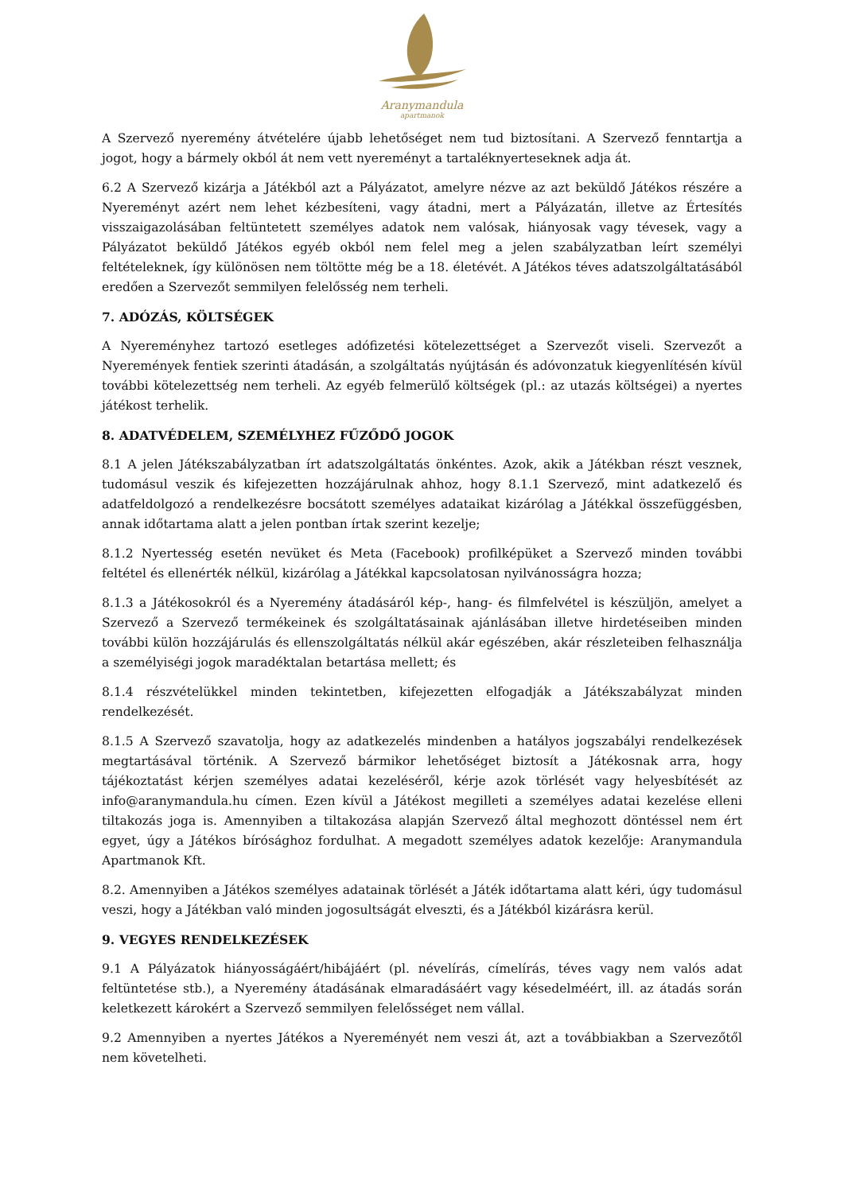Aranymandula
apartmanok
A Szervező nyeremény átvételére újabb lehetőséget nem tud biztosítani. A Szervező fenntartja a jogot, hogy a bármely okból át nem vett nyereményt a tartaléknyerteseknek adja át.
6.2 A Szervező kizárja a Játékból azt a Pályázatot, amelyre nézve az azt beküldő Játékos részére a Nyereményt azért nem lehet kézbesíteni, vagy átadni, mert a Pályázatán, illetve az Értesítés visszaigazolásában feltüntetett személyes adatok nem valósak, hiányosak vagy tévesek, vagy a Pályázatot beküldő Játékos egyéb okból nem felel meg a jelen szabályzatban leírt személyi feltételeknek, így különösen nem töltötte még be a 18. életévét. A Játékos téves adatszolgáltatásából eredően a Szervezőt semmilyen felelősség nem terheli.
7. ADÓZÁS, KÖLTSÉGEK
A Nyereményhez tartozó esetleges adófizetési kötelezettséget a Szervezőt viseli. Szervezőt a Nyeremények fentiek szerinti átadásán, a szolgáltatás nyújtásán és adóvonzatuk kiegyenlítésén kívül további kötelezettség nem terheli. Az egyéb felmerülő költségek (pl.: az utazás költségei) a nyertes játékost terhelik.
8. ADATVÉDELEM, SZEMÉLYHEZ FŰZŐDŐ JOGOK
8.1 A jelen Játékszabályzatban írt adatszolgáltatás önkéntes. Azok, akik a Játékban részt vesznek, tudomásul veszik és kifejezetten hozzájárulnak ahhoz, hogy 8.1.1 Szervező, mint adatkezelő és adatfeldolgozó a rendelkezésre bocsátott személyes adataikat kizárólag a Játékkal összefüggésben, annak időtartama alatt a jelen pontban írtak szerint kezelje;
8.1.2 Nyertesség esetén nevüket és Meta (Facebook) profilképüket a Szervező minden további feltétel és ellenérték nélkül, kizárólag a Játékkal kapcsolatosan nyilvánosságra hozza;
8.1.3 a Játékosokról és a Nyeremény átadásáról kép-, hang- és filmfelvétel is készüljön, amelyet a Szervező a Szervező termékeinek és szolgáltatásainak ajánlásában illetve hirdetéseiben minden további külön hozzájárulás és ellenszolgáltatás nélkül akár egészében, akár részleteiben felhasználja a személyiségi jogok maradéktalan betartása mellett; és
8.1.4 részvételükkel minden tekintetben, kifejezetten elfogadják a Játékszabályzat minden rendelkezését.
8.1.5 A Szervező szavatolja, hogy az adatkezelés mindenben a hatályos jogszabályi rendelkezések megtartásával történik. A Szervező bármikor lehetőséget biztosít a Játékosnak arra, hogy tájékoztatást kérjen személyes adatai kezeléséről, kérje azok törlését vagy helyesbítését az info@aranymandula.hu címen. Ezen kívül a Játékost megilleti a személyes adatai kezelése elleni tiltakozás joga is. Amennyiben a tiltakozása alapján Szervező által meghozott döntéssel nem ért egyet, úgy a Játékos bírósághoz fordulhat. A megadott személyes adatok kezelője: Aranymandula Apartmanok Kft.
8.2. Amennyiben a Játékos személyes adatainak törlését a Játék időtartama alatt kéri, úgy tudomásul veszi, hogy a Játékban való minden jogosultságát elveszti, és a Játékból kizárásra kerül.
9. VEGYES RENDELKEZÉSEK
9.1 A Pályázatok hiányosságáért/hibájáért (pl. névelírás, címelírás, téves vagy nem valós adat feltüntetése stb.), a Nyeremény átadásának elmaradásáért vagy késedelméért, ill. az átadás során keletkezett károkért a Szervező semmilyen felelősséget nem vállal.
9.2 Amennyiben a nyertes Játékos a Nyereményét nem veszi át, azt a továbbiakban a Szervezőtől nem követelheti.